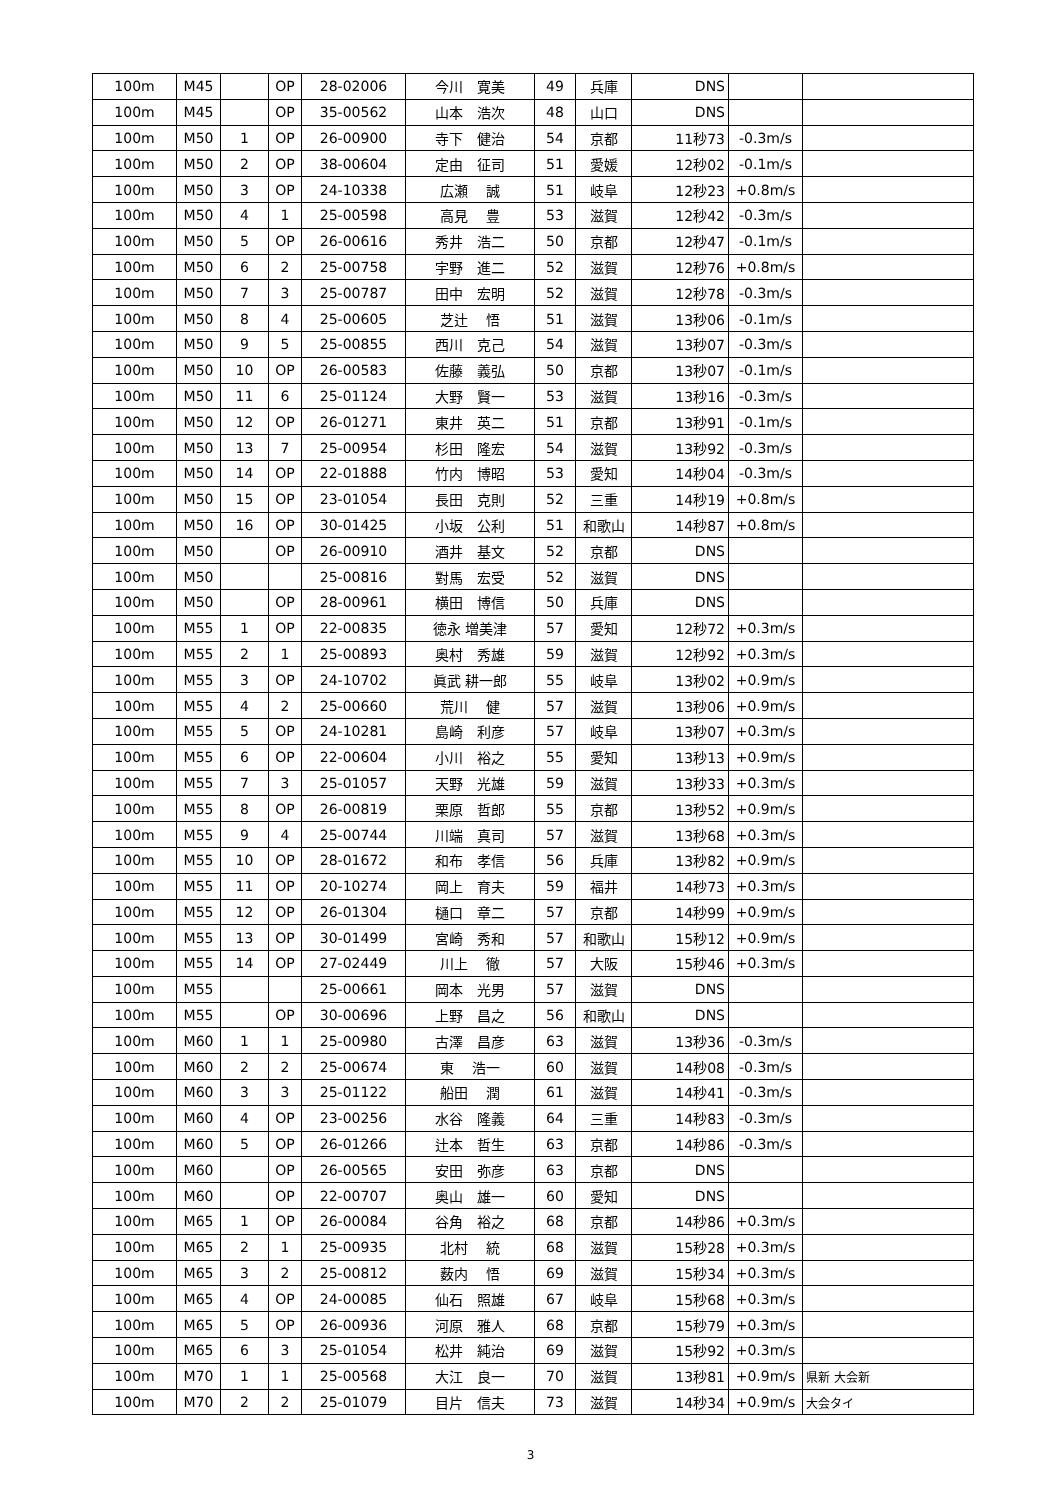| 100m | M45 | | OP | 28-02006 | 今川 寛美 | 49 | 兵庫 | DNS | | |
| 100m | M45 | | OP | 35-00562 | 山本 浩次 | 48 | 山口 | DNS | | |
| 100m | M50 | 1 | OP | 26-00900 | 寺下 健治 | 54 | 京都 | 11秒73 | -0.3m/s | |
| 100m | M50 | 2 | OP | 38-00604 | 定由 征司 | 51 | 愛媛 | 12秒02 | -0.1m/s | |
| 100m | M50 | 3 | OP | 24-10338 | 広瀬 誠 | 51 | 岐阜 | 12秒23 | +0.8m/s | |
| 100m | M50 | 4 | 1 | 25-00598 | 高見 豊 | 53 | 滋賀 | 12秒42 | -0.3m/s | |
| 100m | M50 | 5 | OP | 26-00616 | 秀井 浩二 | 50 | 京都 | 12秒47 | -0.1m/s | |
| 100m | M50 | 6 | 2 | 25-00758 | 宇野 進二 | 52 | 滋賀 | 12秒76 | +0.8m/s | |
| 100m | M50 | 7 | 3 | 25-00787 | 田中 宏明 | 52 | 滋賀 | 12秒78 | -0.3m/s | |
| 100m | M50 | 8 | 4 | 25-00605 | 芝辻 悟 | 51 | 滋賀 | 13秒06 | -0.1m/s | |
| 100m | M50 | 9 | 5 | 25-00855 | 西川 克己 | 54 | 滋賀 | 13秒07 | -0.3m/s | |
| 100m | M50 | 10 | OP | 26-00583 | 佐藤 義弘 | 50 | 京都 | 13秒07 | -0.1m/s | |
| 100m | M50 | 11 | 6 | 25-01124 | 大野 賢一 | 53 | 滋賀 | 13秒16 | -0.3m/s | |
| 100m | M50 | 12 | OP | 26-01271 | 東井 英二 | 51 | 京都 | 13秒91 | -0.1m/s | |
| 100m | M50 | 13 | 7 | 25-00954 | 杉田 隆宏 | 54 | 滋賀 | 13秒92 | -0.3m/s | |
| 100m | M50 | 14 | OP | 22-01888 | 竹内 博昭 | 53 | 愛知 | 14秒04 | -0.3m/s | |
| 100m | M50 | 15 | OP | 23-01054 | 長田 克則 | 52 | 三重 | 14秒19 | +0.8m/s | |
| 100m | M50 | 16 | OP | 30-01425 | 小坂 公利 | 51 | 和歌山 | 14秒87 | +0.8m/s | |
| 100m | M50 | | OP | 26-00910 | 酒井 基文 | 52 | 京都 | DNS | | |
| 100m | M50 | | | 25-00816 | 對馬 宏受 | 52 | 滋賀 | DNS | | |
| 100m | M50 | | OP | 28-00961 | 横田 博信 | 50 | 兵庫 | DNS | | |
| 100m | M55 | 1 | OP | 22-00835 | 徳永 増美津 | 57 | 愛知 | 12秒72 | +0.3m/s | |
| 100m | M55 | 2 | 1 | 25-00893 | 奥村 秀雄 | 59 | 滋賀 | 12秒92 | +0.3m/s | |
| 100m | M55 | 3 | OP | 24-10702 | 眞武 耕一郎 | 55 | 岐阜 | 13秒02 | +0.9m/s | |
| 100m | M55 | 4 | 2 | 25-00660 | 荒川 健 | 57 | 滋賀 | 13秒06 | +0.9m/s | |
| 100m | M55 | 5 | OP | 24-10281 | 島崎 利彦 | 57 | 岐阜 | 13秒07 | +0.3m/s | |
| 100m | M55 | 6 | OP | 22-00604 | 小川 裕之 | 55 | 愛知 | 13秒13 | +0.9m/s | |
| 100m | M55 | 7 | 3 | 25-01057 | 天野 光雄 | 59 | 滋賀 | 13秒33 | +0.3m/s | |
| 100m | M55 | 8 | OP | 26-00819 | 栗原 哲郎 | 55 | 京都 | 13秒52 | +0.9m/s | |
| 100m | M55 | 9 | 4 | 25-00744 | 川端 真司 | 57 | 滋賀 | 13秒68 | +0.3m/s | |
| 100m | M55 | 10 | OP | 28-01672 | 和布 孝信 | 56 | 兵庫 | 13秒82 | +0.9m/s | |
| 100m | M55 | 11 | OP | 20-10274 | 岡上 育夫 | 59 | 福井 | 14秒73 | +0.3m/s | |
| 100m | M55 | 12 | OP | 26-01304 | 樋口 章二 | 57 | 京都 | 14秒99 | +0.9m/s | |
| 100m | M55 | 13 | OP | 30-01499 | 宮崎 秀和 | 57 | 和歌山 | 15秒12 | +0.9m/s | |
| 100m | M55 | 14 | OP | 27-02449 | 川上 徹 | 57 | 大阪 | 15秒46 | +0.3m/s | |
| 100m | M55 | | | 25-00661 | 岡本 光男 | 57 | 滋賀 | DNS | | |
| 100m | M55 | | OP | 30-00696 | 上野 昌之 | 56 | 和歌山 | DNS | | |
| 100m | M60 | 1 | 1 | 25-00980 | 古澤 昌彦 | 63 | 滋賀 | 13秒36 | -0.3m/s | |
| 100m | M60 | 2 | 2 | 25-00674 | 東 浩一 | 60 | 滋賀 | 14秒08 | -0.3m/s | |
| 100m | M60 | 3 | 3 | 25-01122 | 船田 潤 | 61 | 滋賀 | 14秒41 | -0.3m/s | |
| 100m | M60 | 4 | OP | 23-00256 | 水谷 隆義 | 64 | 三重 | 14秒83 | -0.3m/s | |
| 100m | M60 | 5 | OP | 26-01266 | 辻本 哲生 | 63 | 京都 | 14秒86 | -0.3m/s | |
| 100m | M60 | | OP | 26-00565 | 安田 弥彦 | 63 | 京都 | DNS | | |
| 100m | M60 | | OP | 22-00707 | 奥山 雄一 | 60 | 愛知 | DNS | | |
| 100m | M65 | 1 | OP | 26-00084 | 谷角 裕之 | 68 | 京都 | 14秒86 | +0.3m/s | |
| 100m | M65 | 2 | 1 | 25-00935 | 北村 統 | 68 | 滋賀 | 15秒28 | +0.3m/s | |
| 100m | M65 | 3 | 2 | 25-00812 | 薮内 悟 | 69 | 滋賀 | 15秒34 | +0.3m/s | |
| 100m | M65 | 4 | OP | 24-00085 | 仙石 照雄 | 67 | 岐阜 | 15秒68 | +0.3m/s | |
| 100m | M65 | 5 | OP | 26-00936 | 河原 雅人 | 68 | 京都 | 15秒79 | +0.3m/s | |
| 100m | M65 | 6 | 3 | 25-01054 | 松井 純治 | 69 | 滋賀 | 15秒92 | +0.3m/s | |
| 100m | M70 | 1 | 1 | 25-00568 | 大江 良一 | 70 | 滋賀 | 13秒81 | +0.9m/s | 県新 大会新 |
| 100m | M70 | 2 | 2 | 25-01079 | 目片 信夫 | 73 | 滋賀 | 14秒34 | +0.9m/s | 大会タイ |
3